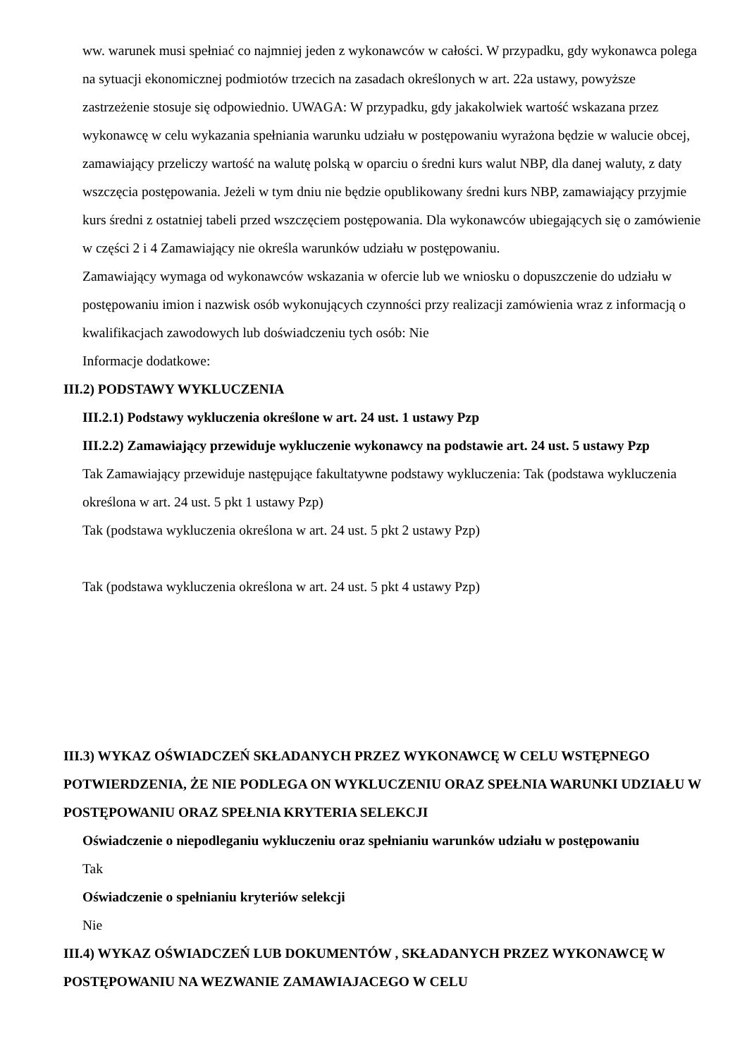ww. warunek musi spełniać co najmniej jeden z wykonawców w całości. W przypadku, gdy wykonawca polega na sytuacji ekonomicznej podmiotów trzecich na zasadach określonych w art. 22a ustawy, powyższe zastrzeżenie stosuje się odpowiednio. UWAGA: W przypadku, gdy jakakolwiek wartość wskazana przez wykonawcę w celu wykazania spełniania warunku udziału w postępowaniu wyrażona będzie w walucie obcej, zamawiający przeliczy wartość na walutę polską w oparciu o średni kurs walut NBP, dla danej waluty, z daty wszczęcia postępowania. Jeżeli w tym dniu nie będzie opublikowany średni kurs NBP, zamawiający przyjmie kurs średni z ostatniej tabeli przed wszczęciem postępowania. Dla wykonawców ubiegających się o zamówienie w części 2 i 4 Zamawiający nie określa warunków udziału w postępowaniu.
Zamawiający wymaga od wykonawców wskazania w ofercie lub we wniosku o dopuszczenie do udziału w postępowaniu imion i nazwisk osób wykonujących czynności przy realizacji zamówienia wraz z informacją o kwalifikacjach zawodowych lub doświadczeniu tych osób: Nie
Informacje dodatkowe:
III.2) PODSTAWY WYKLUCZENIA
III.2.1) Podstawy wykluczenia określone w art. 24 ust. 1 ustawy Pzp
III.2.2) Zamawiający przewiduje wykluczenie wykonawcy na podstawie art. 24 ust. 5 ustawy Pzp
Tak Zamawiający przewiduje następujące fakultatywne podstawy wykluczenia: Tak (podstawa wykluczenia określona w art. 24 ust. 5 pkt 1 ustawy Pzp)
Tak (podstawa wykluczenia określona w art. 24 ust. 5 pkt 2 ustawy Pzp)
Tak (podstawa wykluczenia określona w art. 24 ust. 5 pkt 4 ustawy Pzp)
III.3) WYKAZ OŚWIADCZEŃ SKŁADANYCH PRZEZ WYKONAWCĘ W CELU WSTĘPNEGO POTWIERDZENIA, ŻE NIE PODLEGA ON WYKLUCZENIU ORAZ SPEŁNIA WARUNKI UDZIAŁU W POSTĘPOWANIU ORAZ SPEŁNIA KRYTERIA SELEKCJI
Oświadczenie o niepodleganiu wykluczeniu oraz spełnianiu warunków udziału w postępowaniu
Tak
Oświadczenie o spełnianiu kryteriów selekcji
Nie
III.4) WYKAZ OŚWIADCZEŃ LUB DOKUMENTÓW , SKŁADANYCH PRZEZ WYKONAWCĘ W POSTĘPOWANIU NA WEZWANIE ZAMAWIAJACEGO W CELU